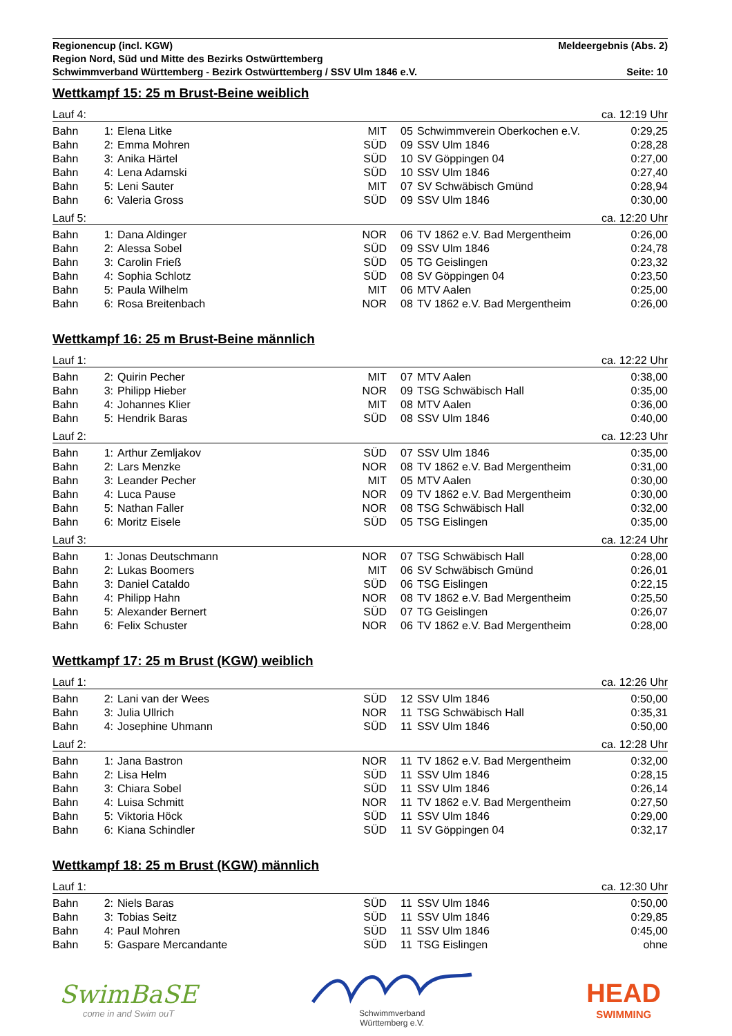Regionencup (incl. KGW) Meldeergebnis (Abs. 2)
Region Nord, Süd und Mitte des Bezirks Ostwürttemberg
Schwimmverband Württemberg - Bezirk Ostwürttemberg / SSV Ulm 1846 e.V. Seite: 10
Wettkampf 15: 25 m Brust-Beine weiblich
Lauf 4: ca. 12:19 Uhr
| Bahn | 1: | Elena Litke | MIT | 05 | Schwimmverein Oberkochen e.V. | 0:29,25 |
| Bahn | 2: | Emma Mohren | SÜD | 09 | SSV Ulm 1846 | 0:28,28 |
| Bahn | 3: | Anika Härtel | SÜD | 10 | SV Göppingen 04 | 0:27,00 |
| Bahn | 4: | Lena Adamski | SÜD | 10 | SSV Ulm 1846 | 0:27,40 |
| Bahn | 5: | Leni Sauter | MIT | 07 | SV Schwäbisch Gmünd | 0:28,94 |
| Bahn | 6: | Valeria Gross | SÜD | 09 | SSV Ulm 1846 | 0:30,00 |
Lauf 5: ca. 12:20 Uhr
| Bahn | 1: | Dana Aldinger | NOR | 06 | TV 1862 e.V. Bad Mergentheim | 0:26,00 |
| Bahn | 2: | Alessa Sobel | SÜD | 09 | SSV Ulm 1846 | 0:24,78 |
| Bahn | 3: | Carolin Frieß | SÜD | 05 | TG Geislingen | 0:23,32 |
| Bahn | 4: | Sophia Schlotz | SÜD | 08 | SV Göppingen 04 | 0:23,50 |
| Bahn | 5: | Paula Wilhelm | MIT | 06 | MTV Aalen | 0:25,00 |
| Bahn | 6: | Rosa Breitenbach | NOR | 08 | TV 1862 e.V. Bad Mergentheim | 0:26,00 |
Wettkampf 16: 25 m Brust-Beine männlich
Lauf 1: ca. 12:22 Uhr
| Bahn | 2: | Quirin Pecher | MIT | 07 | MTV Aalen | 0:38,00 |
| Bahn | 3: | Philipp Hieber | NOR | 09 | TSG Schwäbisch Hall | 0:35,00 |
| Bahn | 4: | Johannes Klier | MIT | 08 | MTV Aalen | 0:36,00 |
| Bahn | 5: | Hendrik Baras | SÜD | 08 | SSV Ulm 1846 | 0:40,00 |
Lauf 2: ca. 12:23 Uhr
| Bahn | 1: | Arthur Zemljakov | SÜD | 07 | SSV Ulm 1846 | 0:35,00 |
| Bahn | 2: | Lars Menzke | NOR | 08 | TV 1862 e.V. Bad Mergentheim | 0:31,00 |
| Bahn | 3: | Leander Pecher | MIT | 05 | MTV Aalen | 0:30,00 |
| Bahn | 4: | Luca Pause | NOR | 09 | TV 1862 e.V. Bad Mergentheim | 0:30,00 |
| Bahn | 5: | Nathan Faller | NOR | 08 | TSG Schwäbisch Hall | 0:32,00 |
| Bahn | 6: | Moritz Eisele | SÜD | 05 | TSG Eislingen | 0:35,00 |
Lauf 3: ca. 12:24 Uhr
| Bahn | 1: | Jonas Deutschmann | NOR | 07 | TSG Schwäbisch Hall | 0:28,00 |
| Bahn | 2: | Lukas Boomers | MIT | 06 | SV Schwäbisch Gmünd | 0:26,01 |
| Bahn | 3: | Daniel Cataldo | SÜD | 06 | TSG Eislingen | 0:22,15 |
| Bahn | 4: | Philipp Hahn | NOR | 08 | TV 1862 e.V. Bad Mergentheim | 0:25,50 |
| Bahn | 5: | Alexander Bernert | SÜD | 07 | TG Geislingen | 0:26,07 |
| Bahn | 6: | Felix Schuster | NOR | 06 | TV 1862 e.V. Bad Mergentheim | 0:28,00 |
Wettkampf 17: 25 m Brust (KGW) weiblich
Lauf 1: ca. 12:26 Uhr
| Bahn | 2: | Lani van der Wees | SÜD | 12 | SSV Ulm 1846 | 0:50,00 |
| Bahn | 3: | Julia Ullrich | NOR | 11 | TSG Schwäbisch Hall | 0:35,31 |
| Bahn | 4: | Josephine Uhmann | SÜD | 11 | SSV Ulm 1846 | 0:50,00 |
Lauf 2: ca. 12:28 Uhr
| Bahn | 1: | Jana Bastron | NOR | 11 | TV 1862 e.V. Bad Mergentheim | 0:32,00 |
| Bahn | 2: | Lisa Helm | SÜD | 11 | SSV Ulm 1846 | 0:28,15 |
| Bahn | 3: | Chiara Sobel | SÜD | 11 | SSV Ulm 1846 | 0:26,14 |
| Bahn | 4: | Luisa Schmitt | NOR | 11 | TV 1862 e.V. Bad Mergentheim | 0:27,50 |
| Bahn | 5: | Viktoria Höck | SÜD | 11 | SSV Ulm 1846 | 0:29,00 |
| Bahn | 6: | Kiana Schindler | SÜD | 11 | SV Göppingen 04 | 0:32,17 |
Wettkampf 18: 25 m Brust (KGW) männlich
Lauf 1: ca. 12:30 Uhr
| Bahn | 2: | Niels Baras | SÜD | 11 | SSV Ulm 1846 | 0:50,00 |
| Bahn | 3: | Tobias Seitz | SÜD | 11 | SSV Ulm 1846 | 0:29,85 |
| Bahn | 4: | Paul Mohren | SÜD | 11 | SSV Ulm 1846 | 0:45,00 |
| Bahn | 5: | Gaspare Mercandante | SÜD | 11 | TSG Eislingen | ohne |
SwimBaSE
come in and Swim ouT
Schwimmverband
Württemberg e.V.
HEAD
SWIMMING